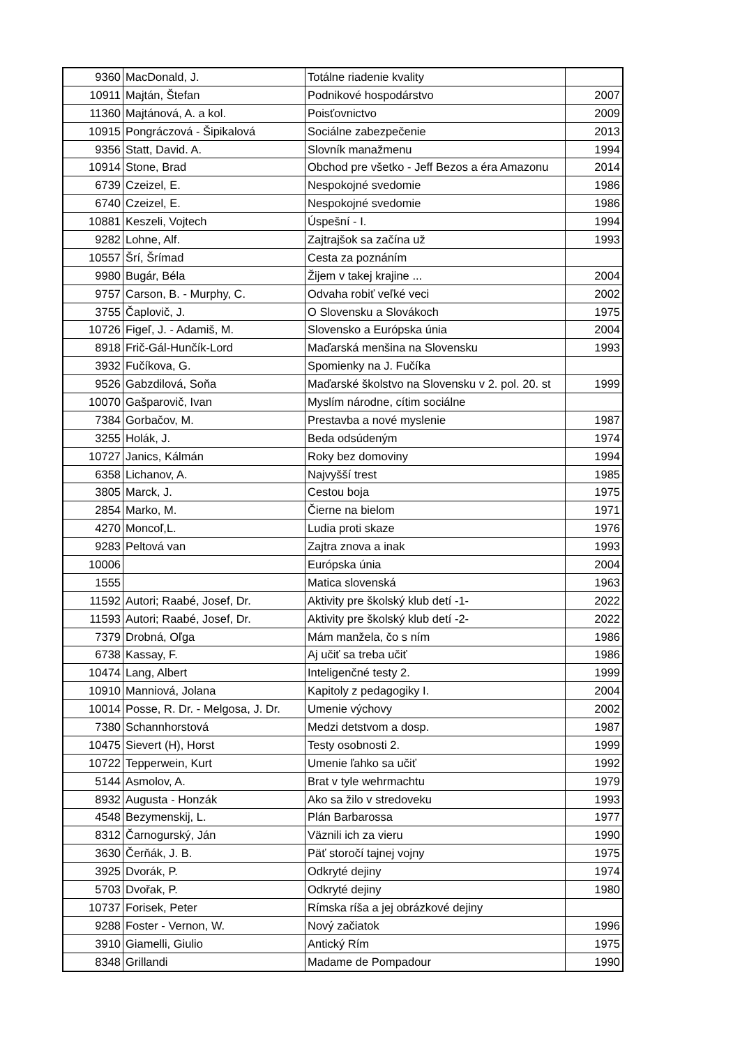| 9360 | MacDonald, J. | Totálne riadenie kvality | |
| 10911 | Majtán, Štefan | Podnikové hospodárstvo | 2007 |
| 11360 | Majtánová, A. a kol. | Poisťovnictvo | 2009 |
| 10915 | Pongráczová - Šipikalová | Sociálne zabezpečenie | 2013 |
| 9356 | Statt, David. A. | Slovník manažmenu | 1994 |
| 10914 | Stone, Brad | Obchod pre všetko - Jeff Bezos a éra Amazonu | 2014 |
| 6739 | Czeizel, E. | Nespokojné svedomie | 1986 |
| 6740 | Czeizel, E. | Nespokojné svedomie | 1986 |
| 10881 | Keszeli, Vojtech | Úspešní - I. | 1994 |
| 9282 | Lohne, Alf. | Zajtrajšok sa začína už | 1993 |
| 10557 | Šrí, Šrímad | Cesta za poznáním | |
| 9980 | Bugár, Béla | Žijem v takej krajine ... | 2004 |
| 9757 | Carson, B. - Murphy, C. | Odvaha robiť veľké veci | 2002 |
| 3755 | Čaplovič, J. | O Slovensku a Slovákoch | 1975 |
| 10726 | Figeľ, J. - Adamiš, M. | Slovensko a Európska únia | 2004 |
| 8918 | Frič-Gál-Hunčík-Lord | Maďarská menšina na Slovensku | 1993 |
| 3932 | Fučíkova, G. | Spomienky na J. Fučíka | |
| 9526 | Gabzdilová, Soňa | Maďarské školstvo na Slovensku v 2. pol. 20. st | 1999 |
| 10070 | Gašparovič, Ivan | Myslím národne, cítim sociálne | |
| 7384 | Gorbačov, M. | Prestavba a nové myslenie | 1987 |
| 3255 | Holák, J. | Beda odsúdeným | 1974 |
| 10727 | Janics, Kálmán | Roky bez domoviny | 1994 |
| 6358 | Lichanov, A. | Najvyšší trest | 1985 |
| 3805 | Marck, J. | Cestou boja | 1975 |
| 2854 | Marko, M. | Čierne na bielom | 1971 |
| 4270 | Moncoľ,L. | Ludia proti skaze | 1976 |
| 9283 | Peltová van | Zajtra znova a inak | 1993 |
| 10006 | | Európska únia | 2004 |
| 1555 | | Matica slovenská | 1963 |
| 11592 | Autori; Raabé, Josef, Dr. | Aktivity pre školský klub detí -1- | 2022 |
| 11593 | Autori; Raabé, Josef, Dr. | Aktivity pre školský klub detí -2- | 2022 |
| 7379 | Drobná, Oľga | Mám manžela, čo s ním | 1986 |
| 6738 | Kassay, F. | Aj učiť sa treba učiť | 1986 |
| 10474 | Lang, Albert | Inteligenčné testy 2. | 1999 |
| 10910 | Manniová, Jolana | Kapitoly z pedagogiky I. | 2004 |
| 10014 | Posse, R. Dr. - Melgosa, J. Dr. | Umenie výchovy | 2002 |
| 7380 | Schannhorstová | Medzi detstvom a dosp. | 1987 |
| 10475 | Sievert (H), Horst | Testy osobnosti 2. | 1999 |
| 10722 | Tepperwein, Kurt | Umenie ľahko sa učiť | 1992 |
| 5144 | Asmolov, A. | Brat v tyle wehrmachtu | 1979 |
| 8932 | Augusta - Honzák | Ako sa žilo v stredoveku | 1993 |
| 4548 | Bezymenskij, L. | Plán Barbarossa | 1977 |
| 8312 | Čarnogurský, Ján | Väznili ich za vieru | 1990 |
| 3630 | Čerňák, J. B. | Päť storočí tajnej vojny | 1975 |
| 3925 | Dvorák, P. | Odkryté dejiny | 1974 |
| 5703 | Dvořak, P. | Odkryté dejiny | 1980 |
| 10737 | Forisek, Peter | Rímska ríša a jej obrázkové dejiny | |
| 9288 | Foster - Vernon, W. | Nový začiatok | 1996 |
| 3910 | Giamelli, Giulio | Antický Rím | 1975 |
| 8348 | Grillandi | Madame de Pompadour | 1990 |